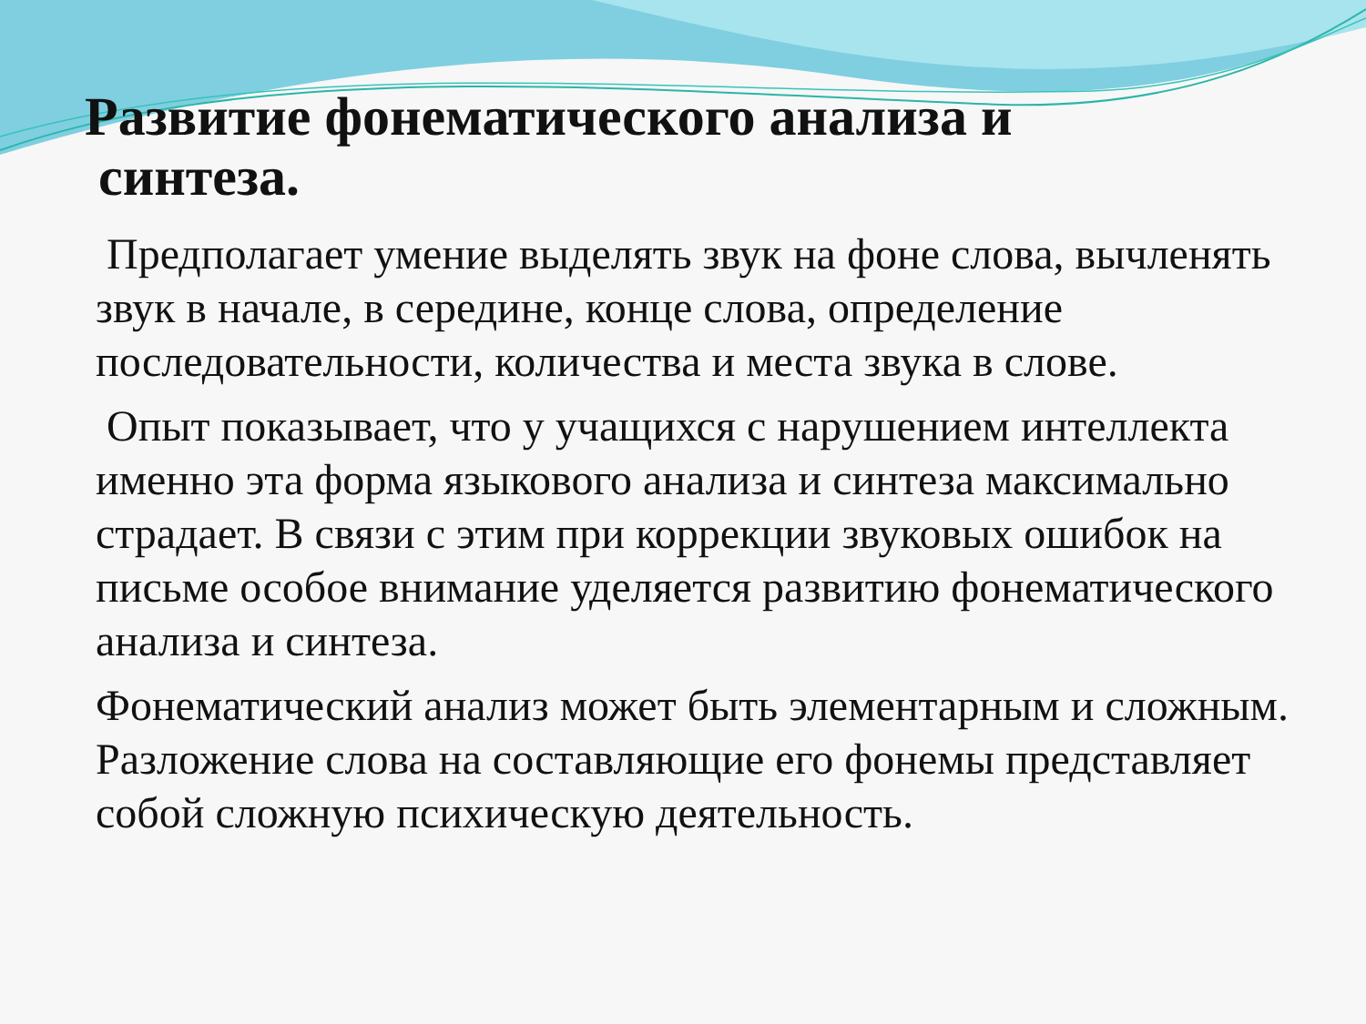Развитие фонематического анализа и
синтеза.
Предполагает умение выделять звук на фоне слова, вычленять звук в начале, в середине, конце слова, определение последовательности, количества и места звука в слове.
Опыт показывает, что у учащихся с нарушением интеллекта именно эта форма языкового анализа и синтеза максимально страдает. В связи с этим при коррекции звуковых ошибок на письме особое внимание уделяется развитию фонематического анализа и синтеза.
Фонематический анализ может быть элементарным и сложным. Разложение слова на составляющие его фонемы представляет собой сложную психическую деятельность.